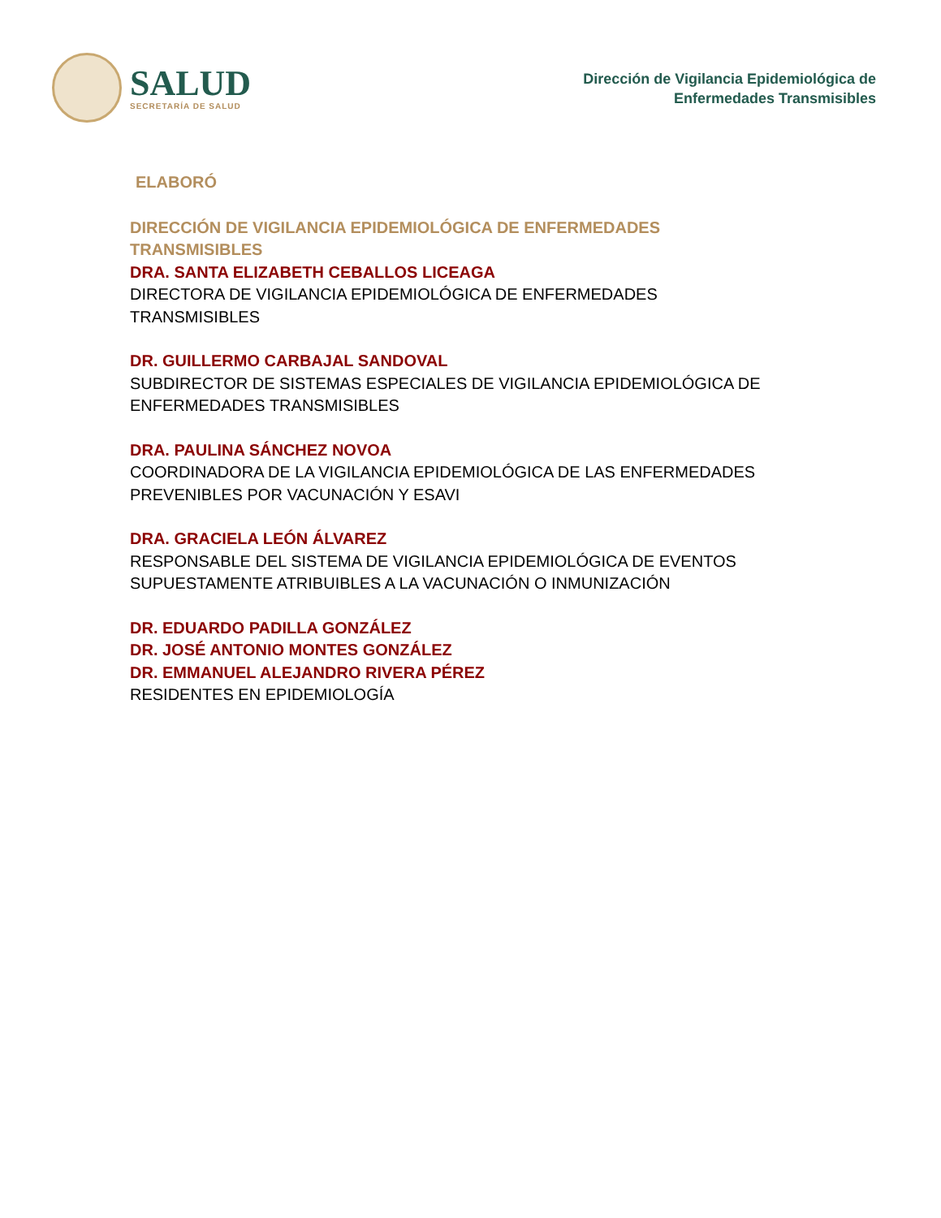SALUD
SECRETARÍA DE SALUD
Dirección de Vigilancia Epidemiológica de
Enfermedades Transmisibles
ELABORÓ
DIRECCIÓN DE VIGILANCIA EPIDEMIOLÓGICA DE ENFERMEDADES TRANSMISIBLES
DRA. SANTA ELIZABETH CEBALLOS LICEAGA
DIRECTORA DE VIGILANCIA EPIDEMIOLÓGICA DE ENFERMEDADES TRANSMISIBLES
DR. GUILLERMO CARBAJAL SANDOVAL
SUBDIRECTOR DE SISTEMAS ESPECIALES DE VIGILANCIA EPIDEMIOLÓGICA DE ENFERMEDADES TRANSMISIBLES
DRA. PAULINA SÁNCHEZ NOVOA
COORDINADORA DE LA VIGILANCIA EPIDEMIOLÓGICA DE LAS ENFERMEDADES PREVENIBLES POR VACUNACIÓN Y ESAVI
DRA. GRACIELA LEÓN ÁLVAREZ
RESPONSABLE DEL SISTEMA DE VIGILANCIA EPIDEMIOLÓGICA DE EVENTOS SUPUESTAMENTE ATRIBUIBLES A LA VACUNACIÓN O INMUNIZACIÓN
DR. EDUARDO PADILLA GONZÁLEZ
DR. JOSÉ ANTONIO MONTES GONZÁLEZ
DR. EMMANUEL ALEJANDRO RIVERA PÉREZ
RESIDENTES EN EPIDEMIOLOGÍA